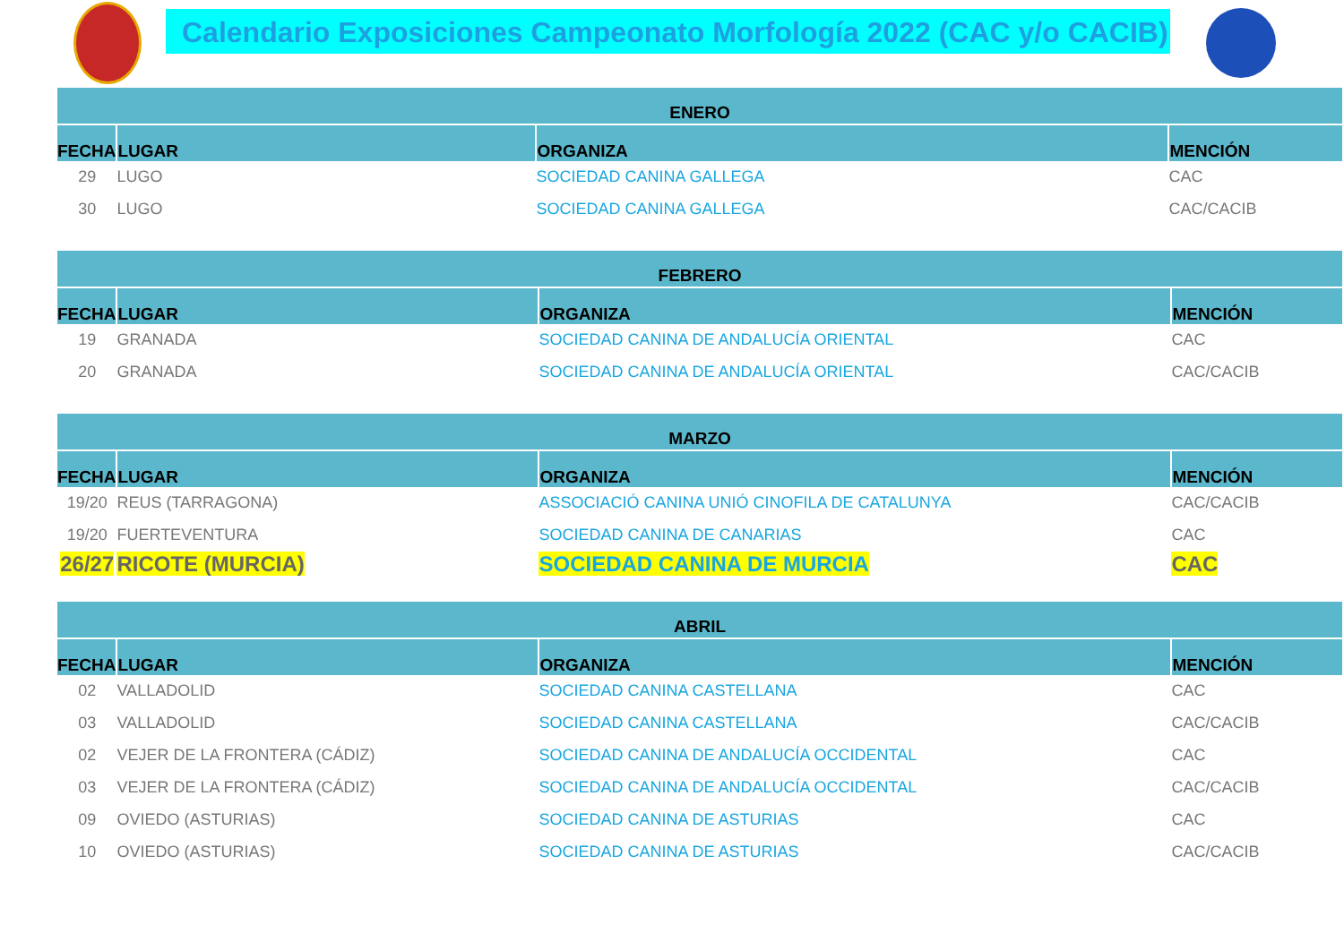Calendario Exposiciones Campeonato Morfología 2022 (CAC y/o CACIB)
| ENERO | | | |
| --- | --- | --- | --- |
| FECHA | LUGAR | ORGANIZA | MENCIÓN |
| 29 | LUGO | SOCIEDAD CANINA GALLEGA | CAC |
| 30 | LUGO | SOCIEDAD CANINA GALLEGA | CAC/CACIB |
| FEBRERO | | | |
| --- | --- | --- | --- |
| FECHA | LUGAR | ORGANIZA | MENCIÓN |
| 19 | GRANADA | SOCIEDAD CANINA DE ANDALUCÍA ORIENTAL | CAC |
| 20 | GRANADA | SOCIEDAD CANINA DE ANDALUCÍA ORIENTAL | CAC/CACIB |
| MARZO | | | |
| --- | --- | --- | --- |
| FECHA | LUGAR | ORGANIZA | MENCIÓN |
| 19/20 | REUS (TARRAGONA) | ASSOCIACIÓ CANINA UNIÓ CINOFILA DE CATALUNYA | CAC/CACIB |
| 19/20 | FUERTEVENTURA | SOCIEDAD CANINA DE CANARIAS | CAC |
| 26/27 | RICOTE (MURCIA) | SOCIEDAD CANINA DE MURCIA | CAC |
| ABRIL | | | |
| --- | --- | --- | --- |
| FECHA | LUGAR | ORGANIZA | MENCIÓN |
| 02 | VALLADOLID | SOCIEDAD CANINA CASTELLANA | CAC |
| 03 | VALLADOLID | SOCIEDAD CANINA CASTELLANA | CAC/CACIB |
| 02 | VEJER DE LA FRONTERA (CÁDIZ) | SOCIEDAD CANINA DE ANDALUCÍA OCCIDENTAL | CAC |
| 03 | VEJER DE LA FRONTERA (CÁDIZ) | SOCIEDAD CANINA DE ANDALUCÍA OCCIDENTAL | CAC/CACIB |
| 09 | OVIEDO (ASTURIAS) | SOCIEDAD CANINA DE ASTURIAS | CAC |
| 10 | OVIEDO (ASTURIAS) | SOCIEDAD CANINA DE ASTURIAS | CAC/CACIB |